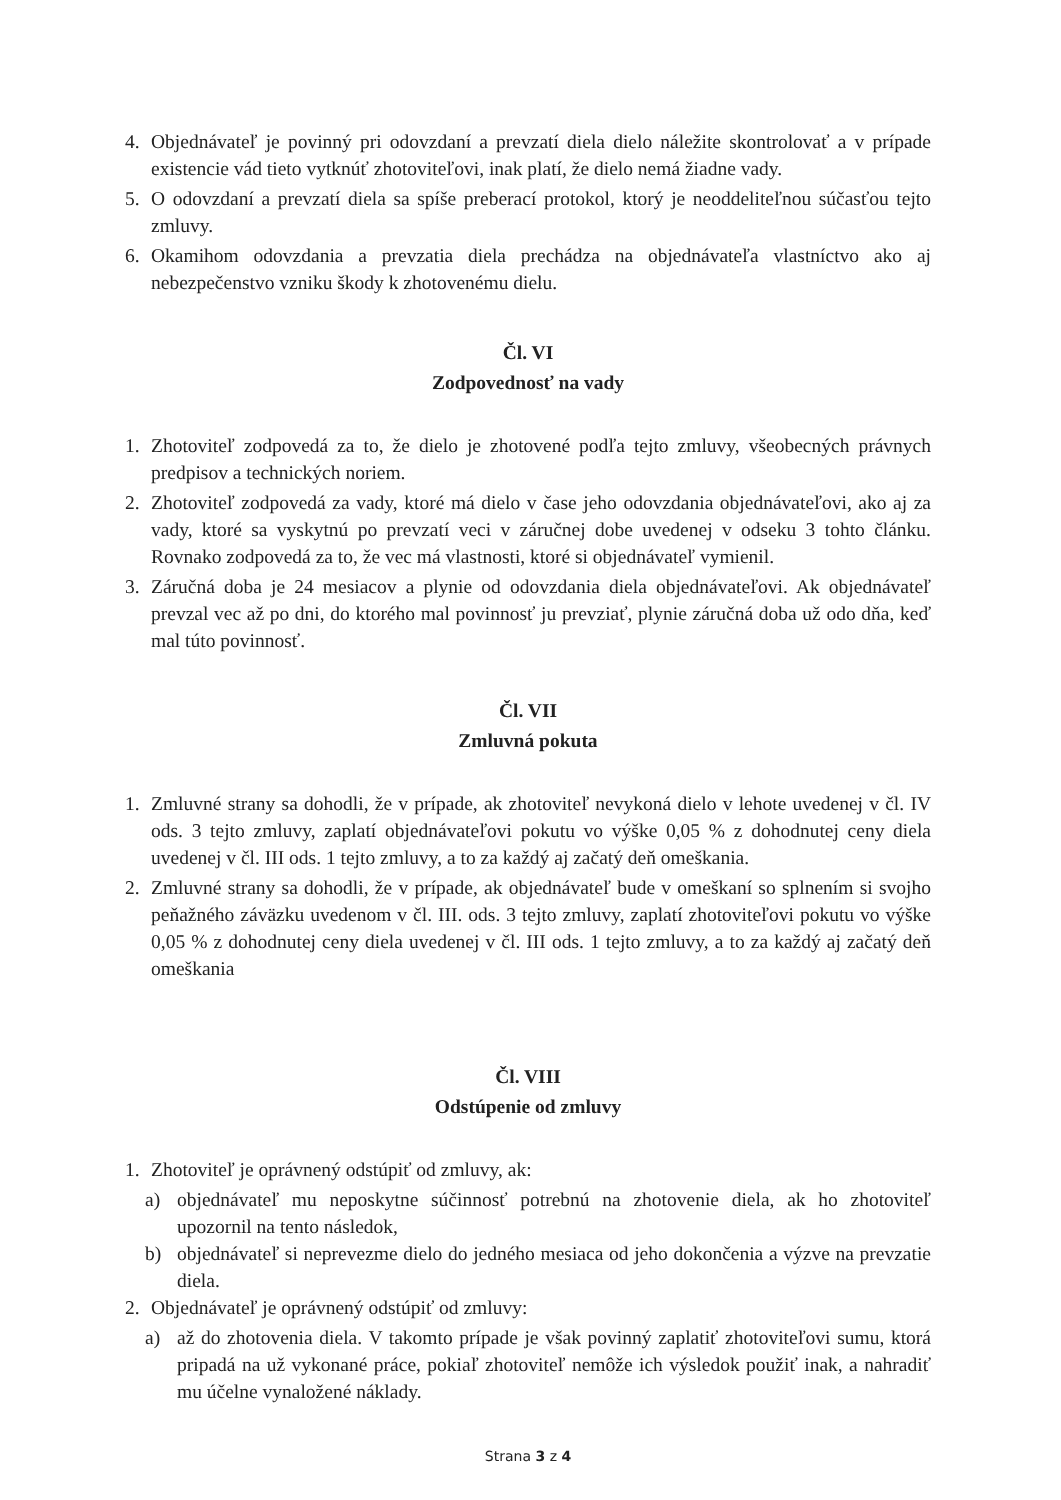4. Objednávateľ je povinný pri odovzdaní a prevzatí diela dielo náležite skontrolovať a v prípade existencie vád tieto vytknúť zhotoviteľovi, inak platí, že dielo nemá žiadne vady.
5. O odovzdaní a prevzatí diela sa spíše preberací protokol, ktorý je neoddeliteľnou súčasťou tejto zmluvy.
6. Okamihom odovzdania a prevzatia diela prechádza na objednávateľa vlastníctvo ako aj nebezpečenstvo vzniku škody k zhotovenému dielu.
Čl. VI
Zodpovednosť na vady
1. Zhotoviteľ zodpovedá za to, že dielo je zhotovené podľa tejto zmluvy, všeobecných právnych predpisov a technických noriem.
2. Zhotoviteľ zodpovedá za vady, ktoré má dielo v čase jeho odovzdania objednávateľovi, ako aj za vady, ktoré sa vyskytnú po prevzatí veci v záručnej dobe uvedenej v odseku 3 tohto článku. Rovnako zodpovedá za to, že vec má vlastnosti, ktoré si objednávateľ vymienil.
3. Záručná doba je 24 mesiacov a plynie od odovzdania diela objednávateľovi. Ak objednávateľ prevzal vec až po dni, do ktorého mal povinnosť ju prevziať, plynie záručná doba už odo dňa, keď mal túto povinnosť.
Čl. VII
Zmluvná pokuta
1. Zmluvné strany sa dohodli, že v prípade, ak zhotoviteľ nevykoná dielo v lehote uvedenej v čl. IV ods. 3 tejto zmluvy, zaplatí objednávateľovi pokutu vo výške 0,05 % z dohodnutej ceny diela uvedenej v čl. III ods. 1 tejto zmluvy, a to za každý aj začatý deň omeškania.
2. Zmluvné strany sa dohodli, že v prípade, ak objednávateľ bude v omeškaní so splnením si svojho peňažného záväzku uvedenom v čl. III. ods. 3 tejto zmluvy, zaplatí zhotoviteľovi pokutu vo výške 0,05 % z dohodnutej ceny diela uvedenej v čl. III ods. 1 tejto zmluvy, a to za každý aj začatý deň omeškania
Čl. VIII
Odstúpenie od zmluvy
1. Zhotoviteľ je oprávnený odstúpiť od zmluvy, ak:
a) objednávateľ mu neposkytne súčinnosť potrebnú na zhotovenie diela, ak ho zhotoviteľ upozornil na tento následok,
b) objednávateľ si neprevezme dielo do jedného mesiaca od jeho dokončenia a výzve na prevzatie diela.
2. Objednávateľ je oprávnený odstúpiť od zmluvy:
a) až do zhotovenia diela. V takomto prípade je však povinný zaplatiť zhotoviteľovi sumu, ktorá pripadá na už vykonané práce, pokiaľ zhotoviteľ nemôže ich výsledok použiť inak, a nahradiť mu účelne vynaložené náklady.
Strana 3 z 4